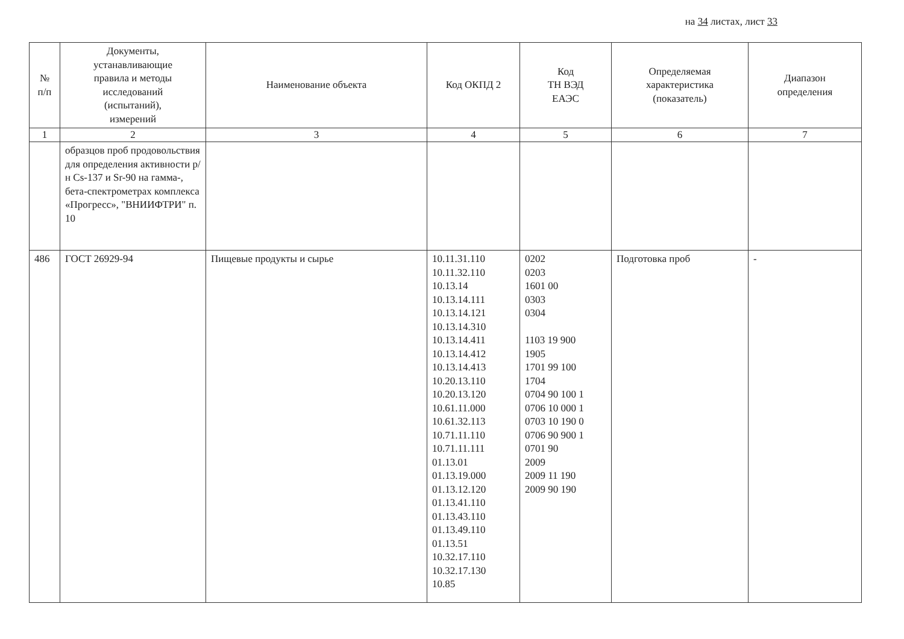на 34 листах, лист 33
| № п/п | Документы, устанавливающие правила и методы исследований (испытаний), измерений | Наименование объекта | Код ОКПД 2 | Код ТН ВЭД ЕАЭС | Определяемая характеристика (показатель) | Диапазон определения |
| --- | --- | --- | --- | --- | --- | --- |
| 1 | 2 | 3 | 4 | 5 | 6 | 7 |
| | образцов проб продовольствия для определения активности р/н Cs-137 и Sr-90 на гамма-, бета-спектрометрах комплекса «Прогресс», "ВНИИФТРИ" п. 10 | | | | | |
| 486 | ГОСТ 26929-94 | Пищевые продукты и сырье | 10.11.31.110 10.11.32.110 10.13.14 10.13.14.111 10.13.14.121 10.13.14.310 10.13.14.411 10.13.14.412 10.13.14.413 10.20.13.110 10.20.13.120 10.61.11.000 10.61.32.113 10.71.11.110 10.71.11.111 01.13.01 01.13.19.000 01.13.12.120 01.13.41.110 01.13.43.110 01.13.49.110 01.13.51 10.32.17.110 10.32.17.130 10.85 | 0202 0203 1601 00 0303 0304 1103 19 900 1905 1701 99 100 1704 0704 90 100 1 0706 10 000 1 0703 10 190 0 0706 90 900 1 0701 90 2009 2009 11 190 2009 90 190 | Подготовка проб | - |